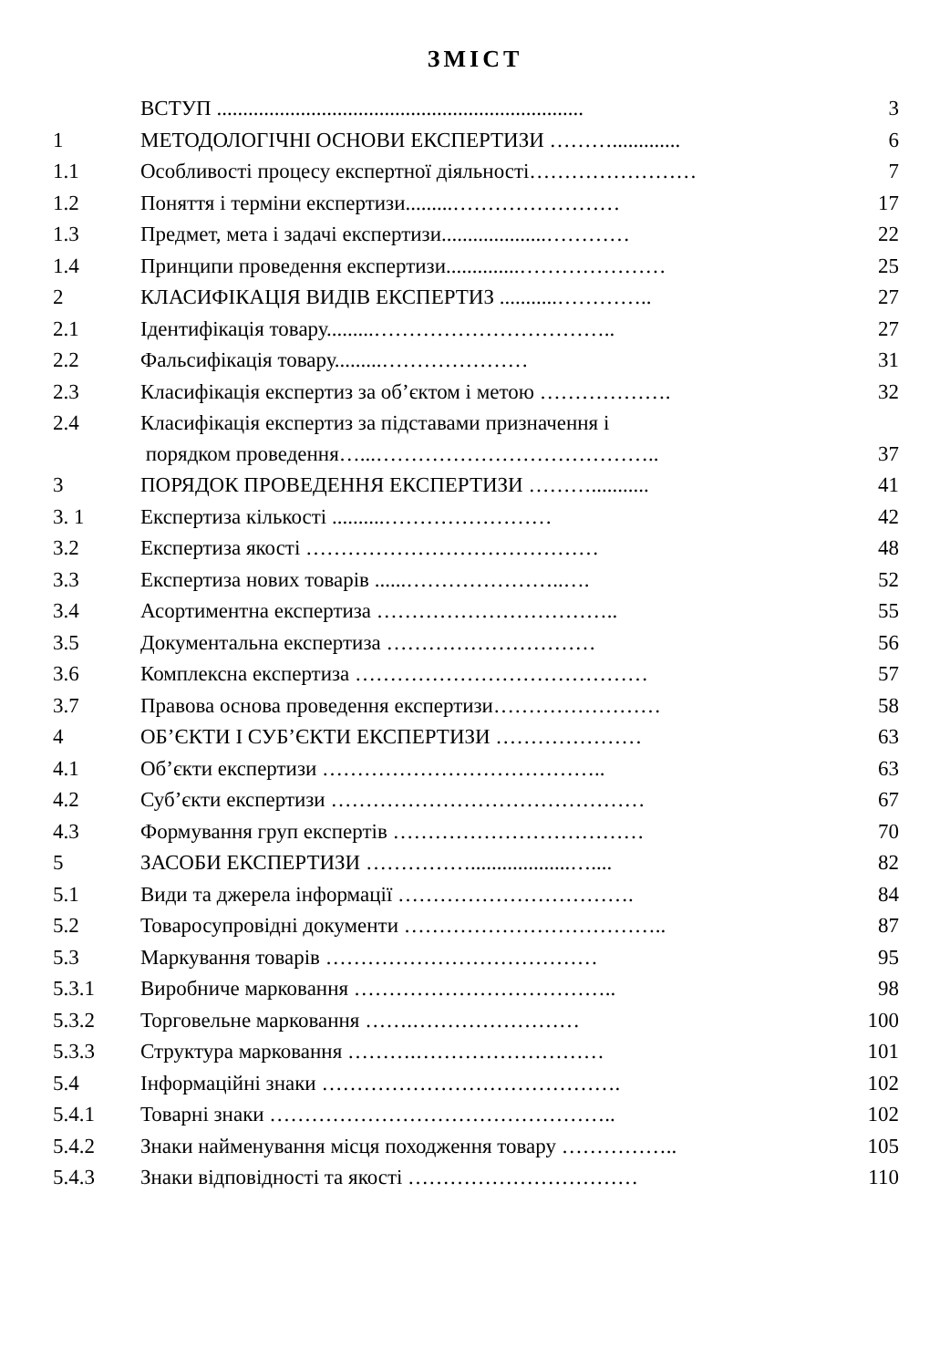ЗМІСТ
| | ВСТУП ...................................................................... | 3 |
| 1 | МЕТОДОЛОГІЧНІ ОСНОВИ ЕКСПЕРТИЗИ ………............. | 6 |
| 1.1 | Особливості процесу експертної діяльності…………………… | 7 |
| 1.2 | Поняття і терміни експертизи.........…………………… | 17 |
| 1.3 | Предмет, мета і задачі експертизи....................………… | 22 |
| 1.4 | Принципи проведення експертизи..............………………… | 25 |
| 2 | КЛАСИФІКАЦІЯ ВИДІВ ЕКСПЕРТИЗ ...........………….. | 27 |
| 2.1 | Ідентифікація товару.........…………………………….. | 27 |
| 2.2 | Фальсифікація товару.........………………… | 31 |
| 2.3 | Класифікація експертиз за об’єктом і метою ………………. | 32 |
| 2.4 | Класифікація експертиз за підставами призначення і порядком проведення…...………………………………….. | 37 |
| 3 | ПОРЯДОК ПРОВЕДЕННЯ ЕКСПЕРТИЗИ ………........... | 41 |
| 3. 1 | Експертиза кількості ..........…………………… | 42 |
| 3.2 | Експертиза якості …………………………………… | 48 |
| 3.3 | Експертиза нових товарів ......…………………..…. | 52 |
| 3.4 | Асортиментна експертиза …………………………….. | 55 |
| 3.5 | Документальна експертиза ………………………… | 56 |
| 3.6 | Комплексна експертиза …………………………………… | 57 |
| 3.7 | Правова основа проведення експертизи…………………… | 58 |
| 4 | ОБ’ЄКТИ І СУБ’ЄКТИ ЕКСПЕРТИЗИ ………………… | 63 |
| 4.1 | Об’єкти експертизи ………………………………….. | 63 |
| 4.2 | Суб’єкти експертизи ……………………………………… | 67 |
| 4.3 | Формування груп експертів ……………………………… | 70 |
| 5 | ЗАСОБИ ЕКСПЕРТИЗИ ……………...................….... | 82 |
| 5.1 | Види та джерела інформації ……………………………. | 84 |
| 5.2 | Товаросупровідні документи ……………………………….. | 87 |
| 5.3 | Маркування товарів ………………………………… | 95 |
| 5.3.1 | Виробниче марковання ……………………………….. | 98 |
| 5.3.2 | Торговельне марковання …….…………………… | 100 |
| 5.3.3 | Структура марковання ……….……………………… | 101 |
| 5.4 | Інформаційні знаки ……………………………………. | 102 |
| 5.4.1 | Товарні знаки ………………………………………….. | 102 |
| 5.4.2 | Знаки найменування місця походження товару …………….. | 105 |
| 5.4.3 | Знаки відповідності та якості …………………………… | 110 |